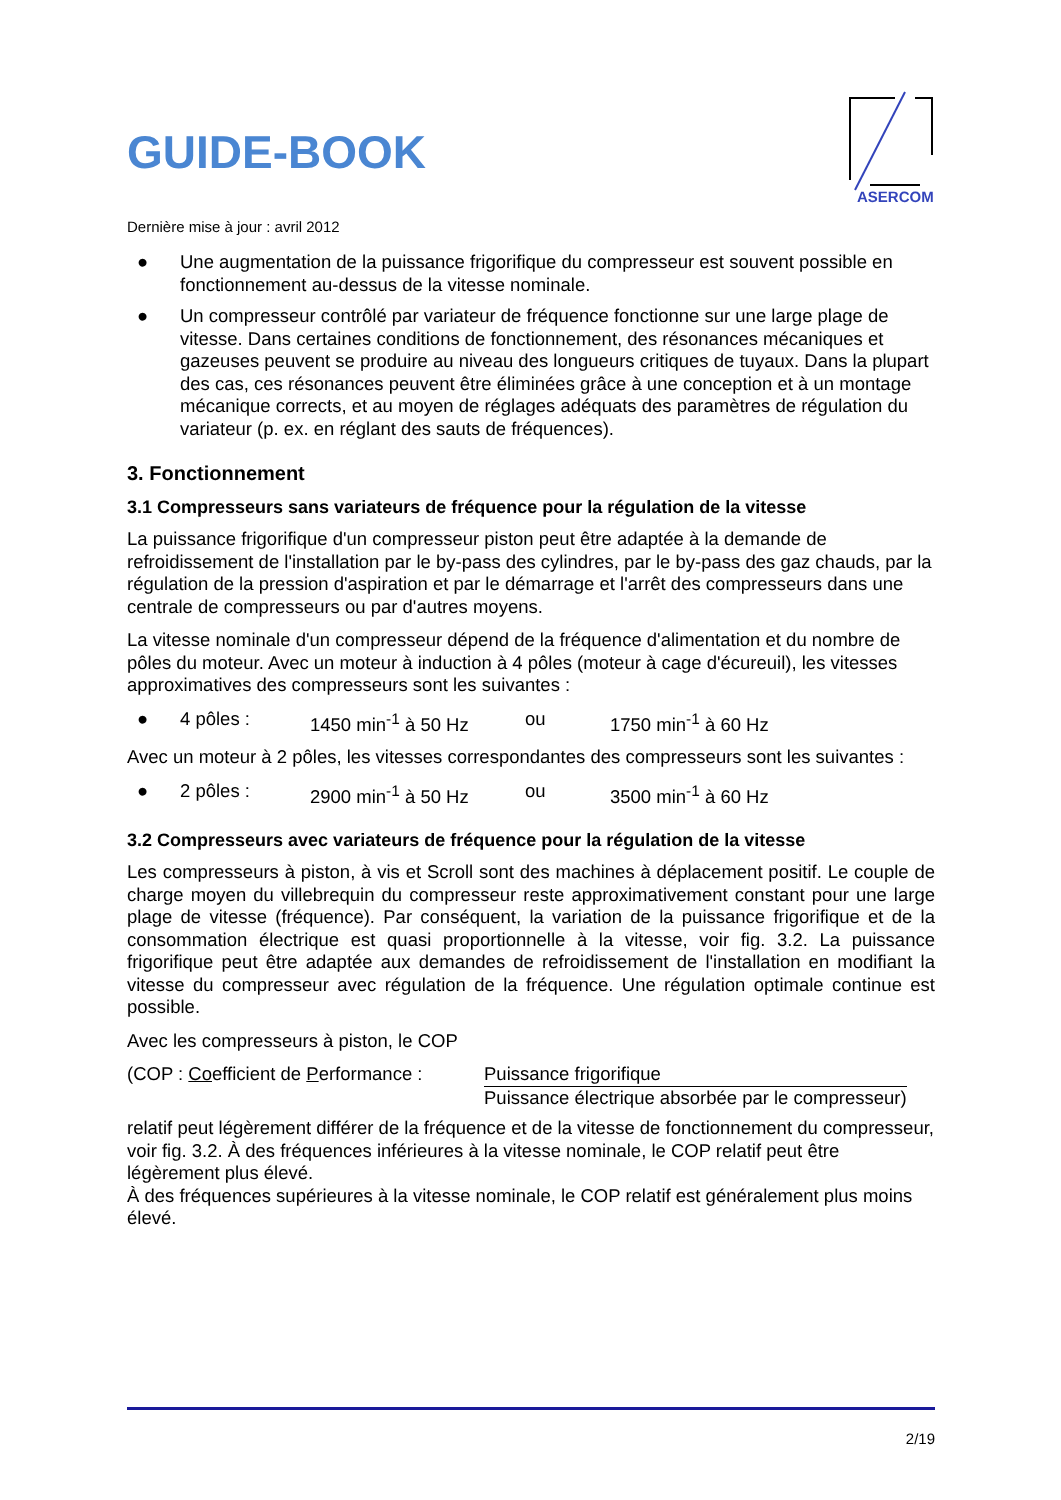GUIDE-BOOK
ASERCOM
Dernière mise à jour : avril 2012
● Une augmentation de la puissance frigorifique du compresseur est souvent possible en fonctionnement au-dessus de la vitesse nominale.
● Un compresseur contrôlé par variateur de fréquence fonctionne sur une large plage de vitesse. Dans certaines conditions de fonctionnement, des résonances mécaniques et gazeuses peuvent se produire au niveau des longueurs critiques de tuyaux. Dans la plupart des cas, ces résonances peuvent être éliminées grâce à une conception et à un montage mécanique corrects, et au moyen de réglages adéquats des paramètres de régulation du variateur (p. ex. en réglant des sauts de fréquences).
3. Fonctionnement
3.1 Compresseurs sans variateurs de fréquence pour la régulation de la vitesse
La puissance frigorifique d'un compresseur piston peut être adaptée à la demande de refroidissement de l'installation par le by-pass des cylindres, par le by-pass des gaz chauds, par la régulation de la pression d'aspiration et par le démarrage et l'arrêt des compresseurs dans une centrale de compresseurs ou par d'autres moyens.
La vitesse nominale d'un compresseur dépend de la fréquence d'alimentation et du nombre de pôles du moteur. Avec un moteur à induction à 4 pôles (moteur à cage d'écureuil), les vitesses approximatives des compresseurs sont les suivantes :
● 4 pôles : 1450 min<sup>-1</sup> à 50 Hz ou 1750 min<sup>-1</sup> à 60 Hz
Avec un moteur à 2 pôles, les vitesses correspondantes des compresseurs sont les suivantes :
● 2 pôles : 2900 min<sup>-1</sup> à 50 Hz ou 3500 min<sup>-1</sup> à 60 Hz
3.2 Compresseurs avec variateurs de fréquence pour la régulation de la vitesse
Les compresseurs à piston, à vis et Scroll sont des machines à déplacement positif. Le couple de charge moyen du villebrequin du compresseur reste approximativement constant pour une large plage de vitesse (fréquence). Par conséquent, la variation de la puissance frigorifique et de la consommation électrique est quasi proportionnelle à la vitesse, voir fig. 3.2. La puissance frigorifique peut être adaptée aux demandes de refroidissement de l'installation en modifiant la vitesse du compresseur avec régulation de la fréquence. Une régulation optimale continue est possible.
Avec les compresseurs à piston, le COP
(COP : Coefficient de Performance : Puissance frigorifique
Puissance électrique absorbée par le compresseur)
relatif peut légèrement différer de la fréquence et de la vitesse de fonctionnement du compresseur, voir fig. 3.2. À des fréquences inférieures à la vitesse nominale, le COP relatif peut être légèrement plus élevé.
À des fréquences supérieures à la vitesse nominale, le COP relatif est généralement plus moins élevé.
2/19